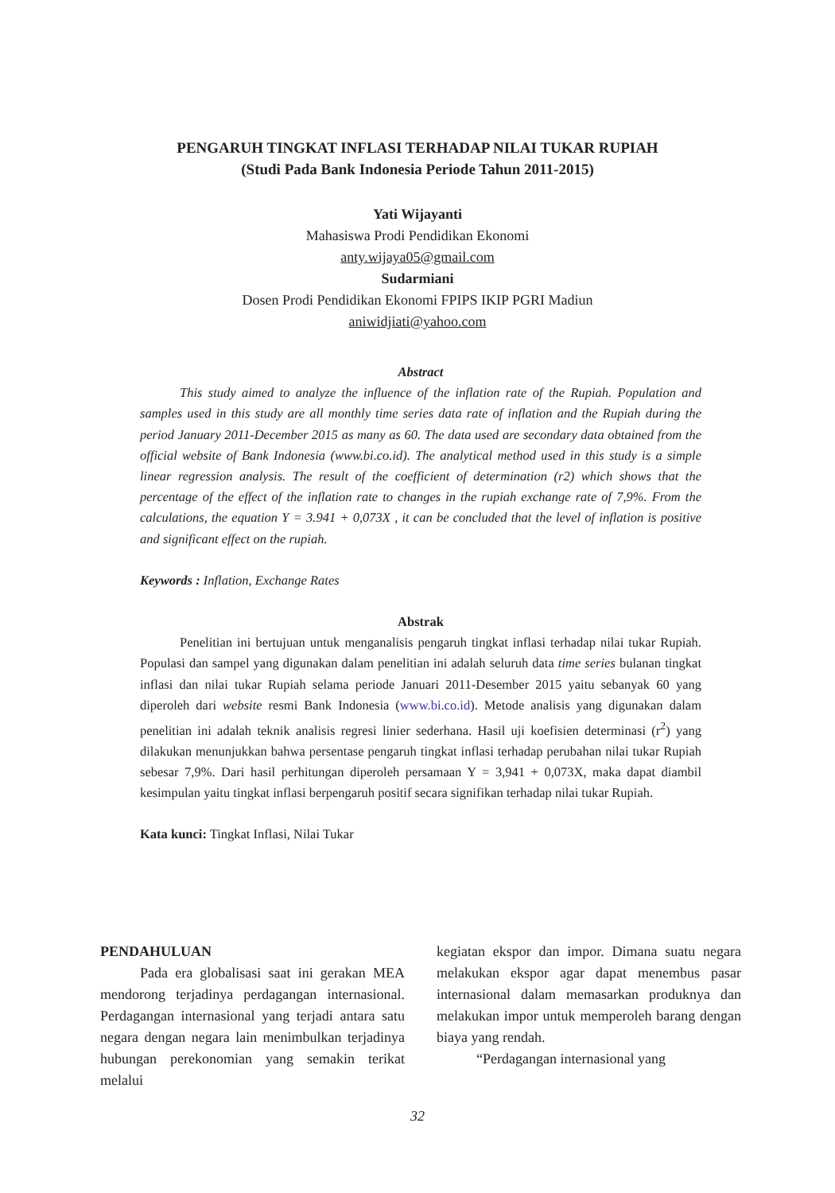PENGARUH TINGKAT INFLASI TERHADAP NILAI TUKAR RUPIAH
(Studi Pada Bank Indonesia Periode Tahun 2011-2015)
Yati Wijayanti
Mahasiswa Prodi Pendidikan Ekonomi
anty.wijaya05@gmail.com
Sudarmiani
Dosen Prodi Pendidikan Ekonomi FPIPS IKIP PGRI Madiun
aniwidjiati@yahoo.com
Abstract
This study aimed to analyze the influence of the inflation rate of the Rupiah. Population and samples used in this study are all monthly time series data rate of inflation and the Rupiah during the period January 2011-December 2015 as many as 60. The data used are secondary data obtained from the official website of Bank Indonesia (www.bi.co.id). The analytical method used in this study is a simple linear regression analysis. The result of the coefficient of determination (r2) which shows that the percentage of the effect of the inflation rate to changes in the rupiah exchange rate of 7,9%. From the calculations, the equation Y = 3.941 + 0,073X , it can be concluded that the level of inflation is positive and significant effect on the rupiah.
Keywords : Inflation, Exchange Rates
Abstrak
Penelitian ini bertujuan untuk menganalisis pengaruh tingkat inflasi terhadap nilai tukar Rupiah. Populasi dan sampel yang digunakan dalam penelitian ini adalah seluruh data time series bulanan tingkat inflasi dan nilai tukar Rupiah selama periode Januari 2011-Desember 2015 yaitu sebanyak 60 yang diperoleh dari website resmi Bank Indonesia (www.bi.co.id). Metode analisis yang digunakan dalam penelitian ini adalah teknik analisis regresi linier sederhana. Hasil uji koefisien determinasi (r<sup>2</sup>) yang dilakukan menunjukkan bahwa persentase pengaruh tingkat inflasi terhadap perubahan nilai tukar Rupiah sebesar 7,9%. Dari hasil perhitungan diperoleh persamaan Y = 3,941 + 0,073X, maka dapat diambil kesimpulan yaitu tingkat inflasi berpengaruh positif secara signifikan terhadap nilai tukar Rupiah.
Kata kunci: Tingkat Inflasi, Nilai Tukar
PENDAHULUAN
Pada era globalisasi saat ini gerakan MEA mendorong terjadinya perdagangan internasional. Perdagangan internasional yang terjadi antara satu negara dengan negara lain menimbulkan terjadinya hubungan perekonomian yang semakin terikat melalui
kegiatan ekspor dan impor. Dimana suatu negara melakukan ekspor agar dapat menembus pasar internasional dalam memasarkan produknya dan melakukan impor untuk memperoleh barang dengan biaya yang rendah.
“Perdagangan internasional yang
32